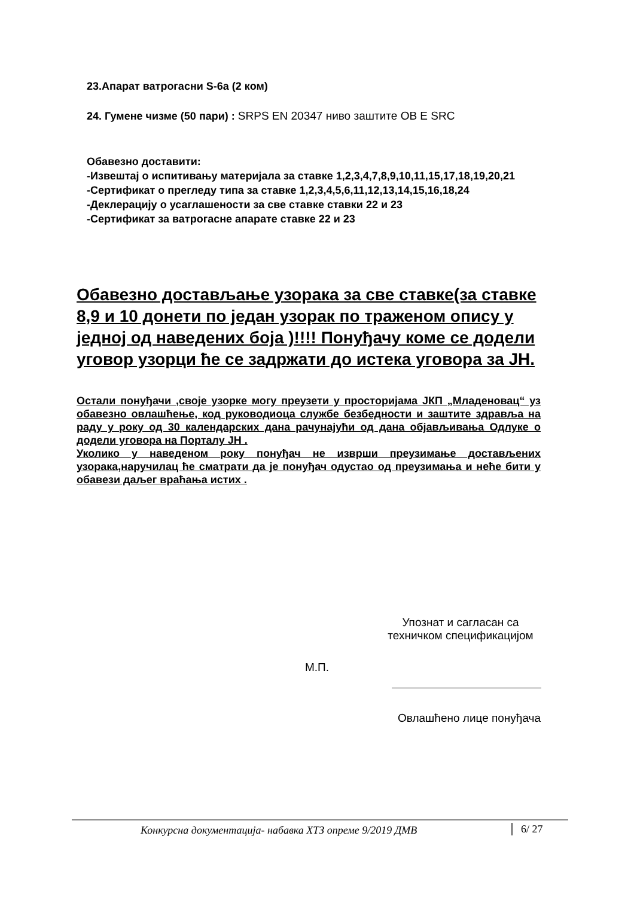23.Апарат ватрогасни S-6а (2 ком)
24. Гумене чизме (50 пари) : SRPS EN 20347 ниво заштите OB E SRC
Обавезно доставити:
-Извештај о испитивању материјала за ставке 1,2,3,4,7,8,9,10,11,15,17,18,19,20,21
-Сертификат о прегледу типа за ставке 1,2,3,4,5,6,11,12,13,14,15,16,18,24
-Деклерацију о усаглашености за све ставке ставки 22 и 23
-Сертификат за ватрогасне апарате ставке 22 и 23
Обавезно достављање узорака за све ставке(за ставке 8,9 и 10 донети по један узорак по траженом опису у једној од наведених боја )!!!! Понуђачу коме се додели уговор узорци ће се задржати до истека уговора за ЈН.
Остали понуђачи ,своје узорке могу преузети у просторијама ЈКП „Младеновац“ уз обавезно овлашћење, код руководиоца службе безбедности и заштите здравља на раду у року од 30 календарских дана рачунајући од дана објављивања Одлуке о додели уговора на Порталу ЈН .
Уколико у наведеном року понуђач не изврши преузимање достављених узорака,наручилац ће сматрати да је понуђач одустао од преузимања и неће бити у обавези даљег враћања истих .
Упознат и сагласан са
техничком спецификацијом
М.П.
Овлашћено лице понуђача
Конкурсна документација- набавка ХТЗ опреме 9/2019 ДМВ
6/ 27